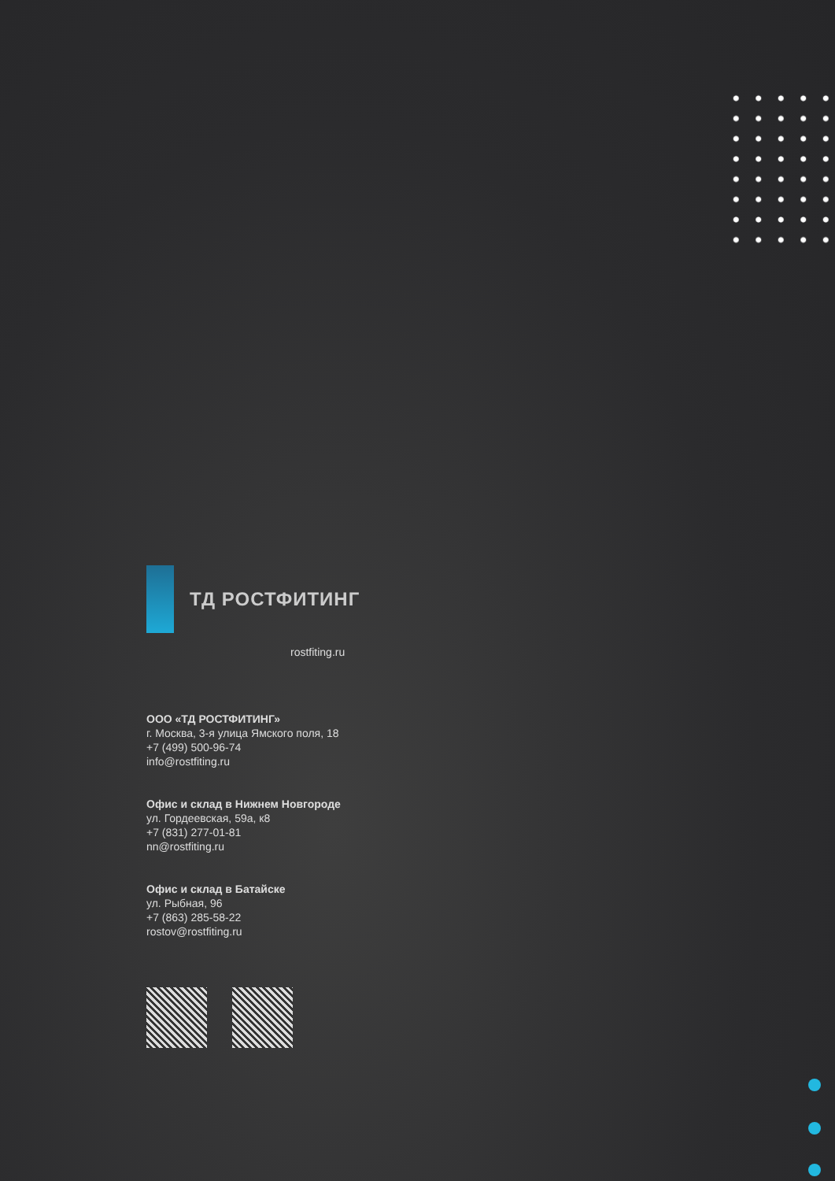ТД РОСТФИТИНГ
rostfiting.ru
ООО «ТД РОСТФИТИНГ»
г. Москва, 3-я улица Ямского поля, 18
+7 (499) 500-96-74
info@rostfiting.ru
Офис и склад в Нижнем Новгороде
ул. Гордеевская, 59а, к8
+7 (831) 277-01-81
nn@rostfiting.ru
Офис и склад в Батайске
ул. Рыбная, 96
+7 (863) 285-58-22
rostov@rostfiting.ru